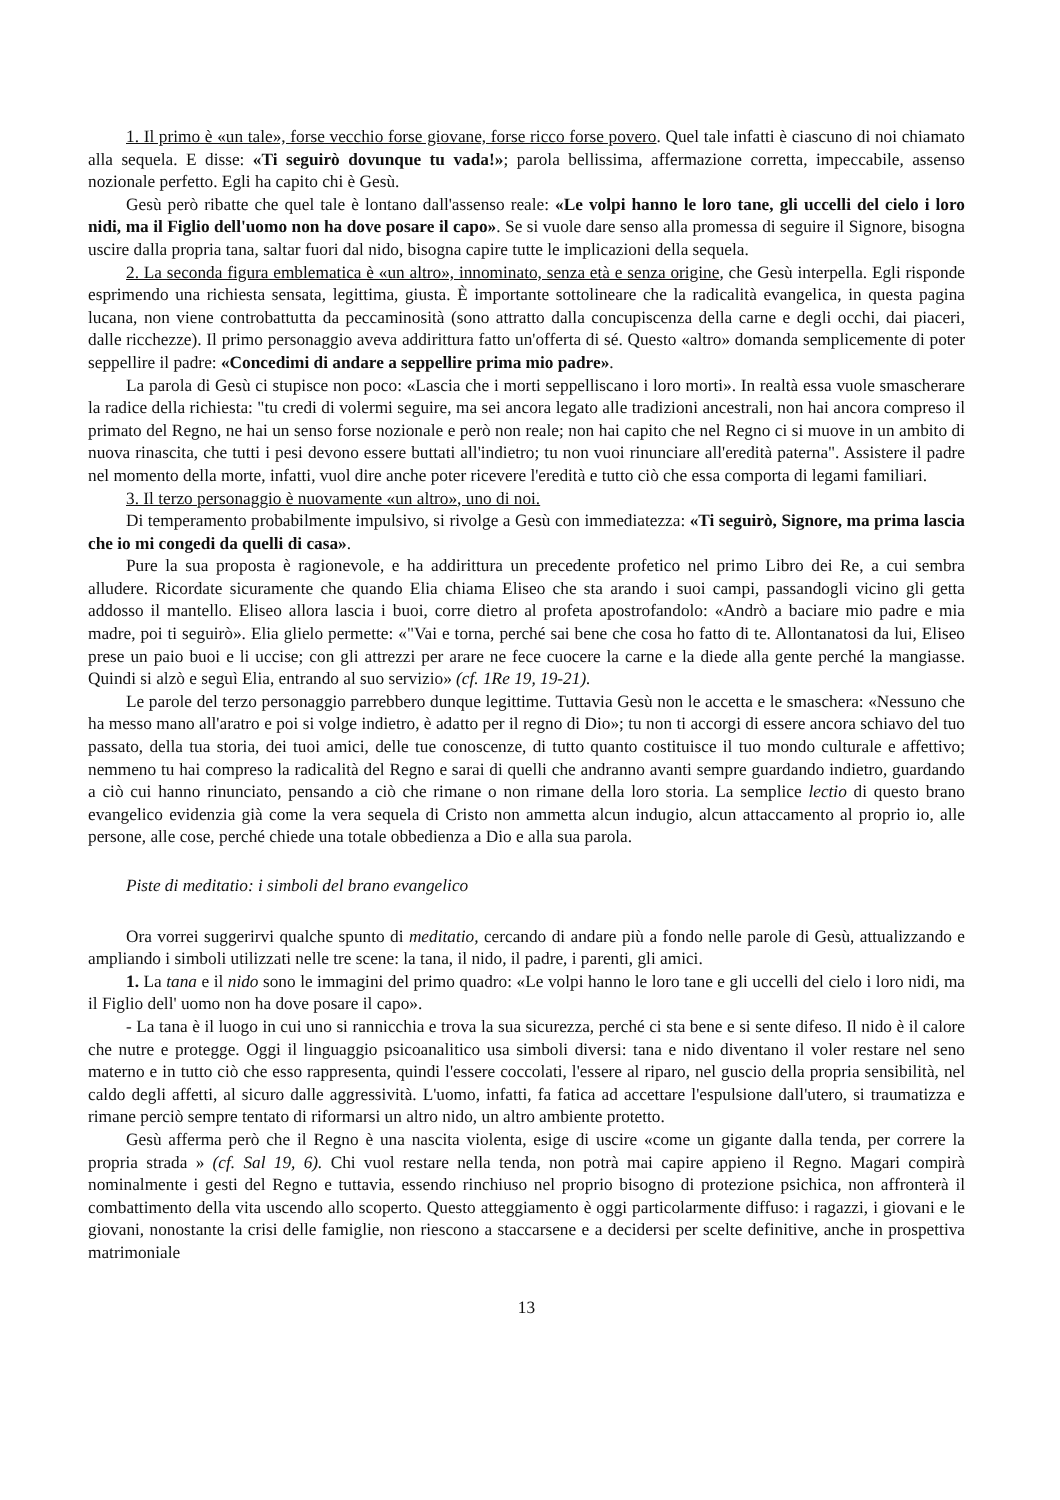1. Il primo è «un tale», forse vecchio forse giovane, forse ricco forse povero. Quel tale infatti è ciascuno di noi chiamato alla sequela. E disse: «Ti seguirò dovunque tu vada!»; parola bellissima, affermazione corretta, impeccabile, assenso nozionale perfetto. Egli ha capito chi è Gesù.
Gesù però ribatte che quel tale è lontano dall'assenso reale: «Le volpi hanno le loro tane, gli uccelli del cielo i loro nidi, ma il Figlio dell'uomo non ha dove posare il capo». Se si vuole dare senso alla promessa di seguire il Signore, bisogna uscire dalla propria tana, saltar fuori dal nido, bisogna capire tutte le implicazioni della sequela.
2. La seconda figura emblematica è «un altro», innominato, senza età e senza origine, che Gesù interpella. Egli risponde esprimendo una richiesta sensata, legittima, giusta. È importante sottolineare che la radicalità evangelica, in questa pagina lucana, non viene controbattutta da peccaminosità (sono attratto dalla concupiscenza della carne e degli occhi, dai piaceri, dalle ricchezze). Il primo personaggio aveva addirittura fatto un'offerta di sé. Questo «altro» domanda semplicemente di poter seppellire il padre: «Concedimi di andare a seppellire prima mio padre».
La parola di Gesù ci stupisce non poco: «Lascia che i morti seppelliscano i loro morti». In realtà essa vuole smascherare la radice della richiesta: "tu credi di volermi seguire, ma sei ancora legato alle tradizioni ancestrali, non hai ancora compreso il primato del Regno, ne hai un senso forse nozionale e però non reale; non hai capito che nel Regno ci si muove in un ambito di nuova rinascita, che tutti i pesi devono essere buttati all'indietro; tu non vuoi rinunciare all'eredità paterna". Assistere il padre nel momento della morte, infatti, vuol dire anche poter ricevere l'eredità e tutto ciò che essa comporta di legami familiari.
3. Il terzo personaggio è nuovamente «un altro», uno di noi.
Di temperamento probabilmente impulsivo, si rivolge a Gesù con immediatezza: «Ti seguirò, Signore, ma prima lascia che io mi congedi da quelli di casa».
Pure la sua proposta è ragionevole, e ha addirittura un precedente profetico nel primo Libro dei Re, a cui sembra alludere. Ricordate sicuramente che quando Elia chiama Eliseo che sta arando i suoi campi, passandogli vicino gli getta addosso il mantello. Eliseo allora lascia i buoi, corre dietro al profeta apostrofandolo: «Andrò a baciare mio padre e mia madre, poi ti seguirò». Elia glielo permette: «"Vai e torna, perché sai bene che cosa ho fatto di te. Allontanatosi da lui, Eliseo prese un paio buoi e li uccise; con gli attrezzi per arare ne fece cuocere la carne e la diede alla gente perché la mangiasse. Quindi si alzò e seguì Elia, entrando al suo servizio» (cf. 1Re 19, 19-21).
Le parole del terzo personaggio parrebbero dunque legittime. Tuttavia Gesù non le accetta e le smaschera: «Nessuno che ha messo mano all'aratro e poi si volge indietro, è adatto per il regno di Dio»; tu non ti accorgi di essere ancora schiavo del tuo passato, della tua storia, dei tuoi amici, delle tue conoscenze, di tutto quanto costituisce il tuo mondo culturale e affettivo; nemmeno tu hai compreso la radicalità del Regno e sarai di quelli che andranno avanti sempre guardando indietro, guardando a ciò cui hanno rinunciato, pensando a ciò che rimane o non rimane della loro storia. La semplice lectio di questo brano evangelico evidenzia già come la vera sequela di Cristo non ammetta alcun indugio, alcun attaccamento al proprio io, alle persone, alle cose, perché chiede una totale obbedienza a Dio e alla sua parola.
Piste di meditatio: i simboli del brano evangelico
Ora vorrei suggerirvi qualche spunto di meditatio, cercando di andare più a fondo nelle parole di Gesù, attualizzando e ampliando i simboli utilizzati nelle tre scene: la tana, il nido, il padre, i parenti, gli amici.
1. La tana e il nido sono le immagini del primo quadro: «Le volpi hanno le loro tane e gli uccelli del cielo i loro nidi, ma il Figlio dell' uomo non ha dove posare il capo».
- La tana è il luogo in cui uno si rannicchia e trova la sua sicurezza, perché ci sta bene e si sente difeso. Il nido è il calore che nutre e protegge. Oggi il linguaggio psicoanalitico usa simboli diversi: tana e nido diventano il voler restare nel seno materno e in tutto ciò che esso rappresenta, quindi l'essere coccolati, l'essere al riparo, nel guscio della propria sensibilità, nel caldo degli affetti, al sicuro dalle aggressività. L'uomo, infatti, fa fatica ad accettare l'espulsione dall'utero, si traumatizza e rimane perciò sempre tentato di riformarsi un altro nido, un altro ambiente protetto.
Gesù afferma però che il Regno è una nascita violenta, esige di uscire «come un gigante dalla tenda, per correre la propria strada » (cf. Sal 19, 6). Chi vuol restare nella tenda, non potrà mai capire appieno il Regno. Magari compirà nominalmente i gesti del Regno e tuttavia, essendo rinchiuso nel proprio bisogno di protezione psichica, non affronterà il combattimento della vita uscendo allo scoperto. Questo atteggiamento è oggi particolarmente diffuso: i ragazzi, i giovani e le giovani, nonostante la crisi delle famiglie, non riescono a staccarsene e a decidersi per scelte definitive, anche in prospettiva matrimoniale
13